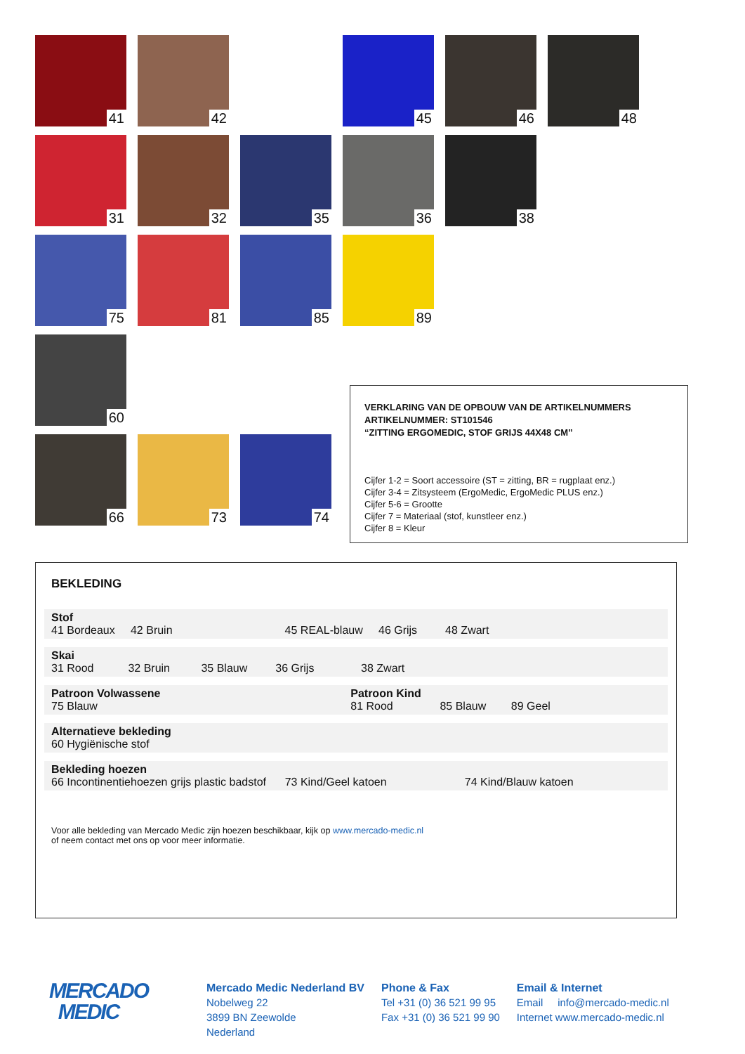41
42
45
46
48
31
32
35
36
38
75
81
85
89
60
66
73
74
VERKLARING VAN DE OPBOUW VAN DE ARTIKELNUMMERS
ARTIKELNUMMER: ST101546
“ZITTING ERGOMEDIC, STOF GRIJS 44X48 CM”
Cijfer 1-2 = Soort accessoire (ST = zitting, BR = rugplaat enz.)
Cijfer 3-4 = Zitsysteem (ErgoMedic, ErgoMedic PLUS enz.)
Cijfer 5-6 = Grootte
Cijfer 7 = Materiaal (stof, kunstleer enz.)
Cijfer 8 = Kleur
BEKLEDING
| Stof 41 Bordeaux 42 Bruin 45 REAL-blauw 46 Grijs 48 Zwart | |
| Skai 31 Rood 32 Bruin 35 Blauw 36 Grijs 38 Zwart | |
| Patroon Volwassene 75 Blauw | Patroon Kind 81 Rood 85 Blauw 89 Geel |
| Alternatieve bekleding 60 Hygiënische stof | |
| Bekleding hoezen 66 Incontinentiehoezen grijs plastic badstof 73 Kind/Geel katoen 74 Kind/Blauw katoen | |
Voor alle bekleding van Mercado Medic zijn hoezen beschikbaar, kijk op www.mercado-medic.nl
of neem contact met ons op voor meer informatie.
MERCADO
MEDIC
Mercado Medic Nederland BV
Nobelweg 22
3899 BN Zeewolde
Nederland
Phone & Fax
Tel +31 (0) 36 521 99 95
Fax +31 (0) 36 521 99 90
Email & Internet
Email info@mercado-medic.nl
Internet www.mercado-medic.nl